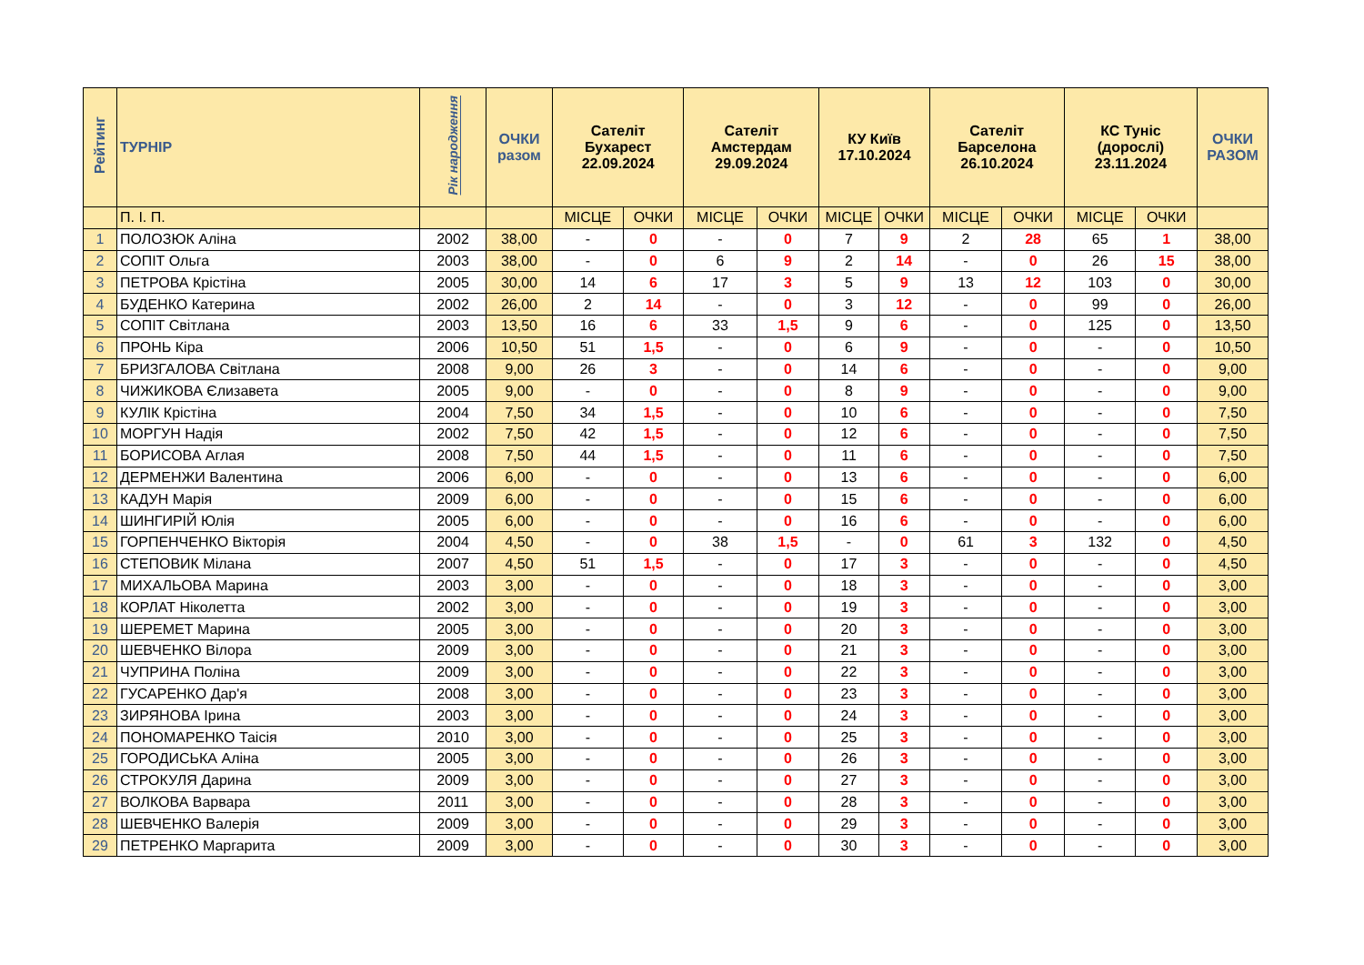| Рейтинг | ТУРНІР | Рік народження | ОЧКИ разом | Сателіт Бухарест 22.09.2024 | | Сателіт Амстердам 29.09.2024 | | КУ Київ 17.10.2024 | | Сателіт Барселона 26.10.2024 | | КС Туніс (дорослі) 23.11.2024 | | ОЧКИ РАЗОМ |
| --- | --- | --- | --- | --- | --- | --- | --- | --- | --- | --- | --- | --- | --- | --- |
| | П. І. П. | | | МІСЦЕ | ОЧКИ | МІСЦЕ | ОЧКИ | МІСЦЕ | ОЧКИ | МІСЦЕ | ОЧКИ | МІСЦЕ | ОЧКИ | |
| 1 | ПОЛОЗЮК Аліна | 2002 | 38,00 | - | 0 | - | 0 | 7 | 9 | 2 | 28 | 65 | 1 | 38,00 |
| 2 | СОПІТ Ольга | 2003 | 38,00 | - | 0 | 6 | 9 | 2 | 14 | - | 0 | 26 | 15 | 38,00 |
| 3 | ПЕТРОВА Крістіна | 2005 | 30,00 | 14 | 6 | 17 | 3 | 5 | 9 | 13 | 12 | 103 | 0 | 30,00 |
| 4 | БУДЕНКО Катерина | 2002 | 26,00 | 2 | 14 | - | 0 | 3 | 12 | - | 0 | 99 | 0 | 26,00 |
| 5 | СОПІТ Світлана | 2003 | 13,50 | 16 | 6 | 33 | 1,5 | 9 | 6 | - | 0 | 125 | 0 | 13,50 |
| 6 | ПРОНЬ Кіра | 2006 | 10,50 | 51 | 1,5 | - | 0 | 6 | 9 | - | 0 | - | 0 | 10,50 |
| 7 | БРИЗГАЛОВА Світлана | 2008 | 9,00 | 26 | 3 | - | 0 | 14 | 6 | - | 0 | - | 0 | 9,00 |
| 8 | ЧИЖИКОВА Єлизавета | 2005 | 9,00 | - | 0 | - | 0 | 8 | 9 | - | 0 | - | 0 | 9,00 |
| 9 | КУЛІК Крістіна | 2004 | 7,50 | 34 | 1,5 | - | 0 | 10 | 6 | - | 0 | - | 0 | 7,50 |
| 10 | МОРГУН Надія | 2002 | 7,50 | 42 | 1,5 | - | 0 | 12 | 6 | - | 0 | - | 0 | 7,50 |
| 11 | БОРИСОВА Аглая | 2008 | 7,50 | 44 | 1,5 | - | 0 | 11 | 6 | - | 0 | - | 0 | 7,50 |
| 12 | ДЕРМЕНЖИ Валентина | 2006 | 6,00 | - | 0 | - | 0 | 13 | 6 | - | 0 | - | 0 | 6,00 |
| 13 | КАДУН Марія | 2009 | 6,00 | - | 0 | - | 0 | 15 | 6 | - | 0 | - | 0 | 6,00 |
| 14 | ШИНГИРІЙ Юлія | 2005 | 6,00 | - | 0 | - | 0 | 16 | 6 | - | 0 | - | 0 | 6,00 |
| 15 | ГОРПЕНЧЕНКО Вікторія | 2004 | 4,50 | - | 0 | 38 | 1,5 | - | 0 | 61 | 3 | 132 | 0 | 4,50 |
| 16 | СТЕПОВИК Мілана | 2007 | 4,50 | 51 | 1,5 | - | 0 | 17 | 3 | - | 0 | - | 0 | 4,50 |
| 17 | МИХАЛЬОВА Марина | 2003 | 3,00 | - | 0 | - | 0 | 18 | 3 | - | 0 | - | 0 | 3,00 |
| 18 | КОРЛАТ Ніколетта | 2002 | 3,00 | - | 0 | - | 0 | 19 | 3 | - | 0 | - | 0 | 3,00 |
| 19 | ШЕРЕМЕТ Марина | 2005 | 3,00 | - | 0 | - | 0 | 20 | 3 | - | 0 | - | 0 | 3,00 |
| 20 | ШЕВЧЕНКО Вілора | 2009 | 3,00 | - | 0 | - | 0 | 21 | 3 | - | 0 | - | 0 | 3,00 |
| 21 | ЧУПРИНА Поліна | 2009 | 3,00 | - | 0 | - | 0 | 22 | 3 | - | 0 | - | 0 | 3,00 |
| 22 | ГУСАРЕНКО Дар'я | 2008 | 3,00 | - | 0 | - | 0 | 23 | 3 | - | 0 | - | 0 | 3,00 |
| 23 | ЗИРЯНОВА Ірина | 2003 | 3,00 | - | 0 | - | 0 | 24 | 3 | - | 0 | - | 0 | 3,00 |
| 24 | ПОНОМАРЕНКО Таісія | 2010 | 3,00 | - | 0 | - | 0 | 25 | 3 | - | 0 | - | 0 | 3,00 |
| 25 | ГОРОДИСЬКА Аліна | 2005 | 3,00 | - | 0 | - | 0 | 26 | 3 | - | 0 | - | 0 | 3,00 |
| 26 | СТРОКУЛЯ Дарина | 2009 | 3,00 | - | 0 | - | 0 | 27 | 3 | - | 0 | - | 0 | 3,00 |
| 27 | ВОЛКОВА Варвара | 2011 | 3,00 | - | 0 | - | 0 | 28 | 3 | - | 0 | - | 0 | 3,00 |
| 28 | ШЕВЧЕНКО Валерія | 2009 | 3,00 | - | 0 | - | 0 | 29 | 3 | - | 0 | - | 0 | 3,00 |
| 29 | ПЕТРЕНКО Маргарита | 2009 | 3,00 | - | 0 | - | 0 | 30 | 3 | - | 0 | - | 0 | 3,00 |